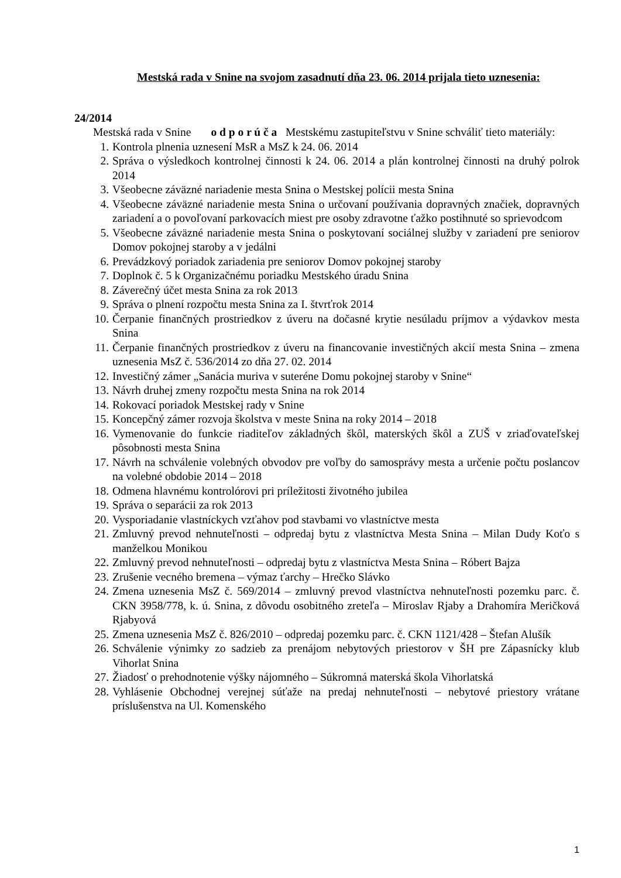Mestská rada v Snine na svojom zasadnutí dňa 23. 06. 2014 prijala tieto uznesenia:
24/2014
Mestská rada v Snine o d p o r ú č a Mestskému zastupiteľstvu v Snine schváliť tieto materiály:
1. Kontrola plnenia uznesení MsR a MsZ k 24. 06. 2014
2. Správa o výsledkoch kontrolnej činnosti k 24. 06. 2014 a plán kontrolnej činnosti na druhý polrok 2014
3. Všeobecne záväzné nariadenie mesta Snina o Mestskej polícii mesta Snina
4. Všeobecne záväzné nariadenie mesta Snina o určovaní používania dopravných značiek, dopravných zariadení a o povoľovaní parkovacích miest pre osoby zdravotne ťažko postihnuté so sprievodcom
5. Všeobecne záväzné nariadenie mesta Snina o poskytovaní sociálnej služby v zariadení pre seniorov Domov pokojnej staroby a v jedálni
6. Prevádzkový poriadok zariadenia pre seniorov Domov pokojnej staroby
7. Doplnok č. 5 k Organizačnému poriadku Mestského úradu Snina
8. Záverečný účet mesta Snina za rok 2013
9. Správa o plnení rozpočtu mesta Snina za I. štvrťrok 2014
10. Čerpanie finančných prostriedkov z úveru na dočasné krytie nesúladu príjmov a výdavkov mesta Snina
11. Čerpanie finančných prostriedkov z úveru na financovanie investičných akcií mesta Snina – zmena uznesenia MsZ č. 536/2014 zo dňa 27. 02. 2014
12. Investičný zámer „Sanácia muriva v suteréne Domu pokojnej staroby v Snine“
13. Návrh druhej zmeny rozpočtu mesta Snina na rok 2014
14. Rokovací poriadok Mestskej rady v Snine
15. Koncepčný zámer rozvoja školstva v meste Snina na roky 2014 – 2018
16. Vymenovanie do funkcie riaditeľov základných škôl, materských škôl a ZUŠ v zriaďovateľskej pôsobnosti mesta Snina
17. Návrh na schválenie volebných obvodov pre voľby do samosprávy mesta a určenie počtu poslancov na volebné obdobie 2014 – 2018
18. Odmena hlavnému kontrolórovi pri príležitosti životného jubilea
19. Správa o separácii za rok 2013
20. Vysporiadanie vlastníckych vzťahov pod stavbami vo vlastníctve mesta
21. Zmluvný prevod nehnuteľnosti – odpredaj bytu z vlastníctva Mesta Snina – Milan Dudy Koťo s manželkou Monikou
22. Zmluvný prevod nehnuteľnosti – odpredaj bytu z vlastníctva Mesta Snina – Róbert Bajza
23. Zrušenie vecného bremena – výmaz ťarchy – Hrečko Slávko
24. Zmena uznesenia MsZ č. 569/2014 – zmluvný prevod vlastníctva nehnuteľnosti pozemku parc. č. CKN 3958/778, k. ú. Snina, z dôvodu osobitného zreteľa – Miroslav Rjaby a Drahomíra Meričková Rjabyová
25. Zmena uznesenia MsZ č. 826/2010 – odpredaj pozemku parc. č. CKN 1121/428 – Štefan Alušík
26. Schválenie výnimky zo sadzieb za prenájom nebytových priestorov v ŠH pre Zápasnícky klub Vihorlat Snina
27. Žiadosť o prehodnotenie výšky nájomného – Súkromná materská škola Vihorlatská
28. Vyhlásenie Obchodnej verejnej súťaže na predaj nehnuteľnosti – nebytové priestory vrátane príslušenstva na Ul. Komenského
1